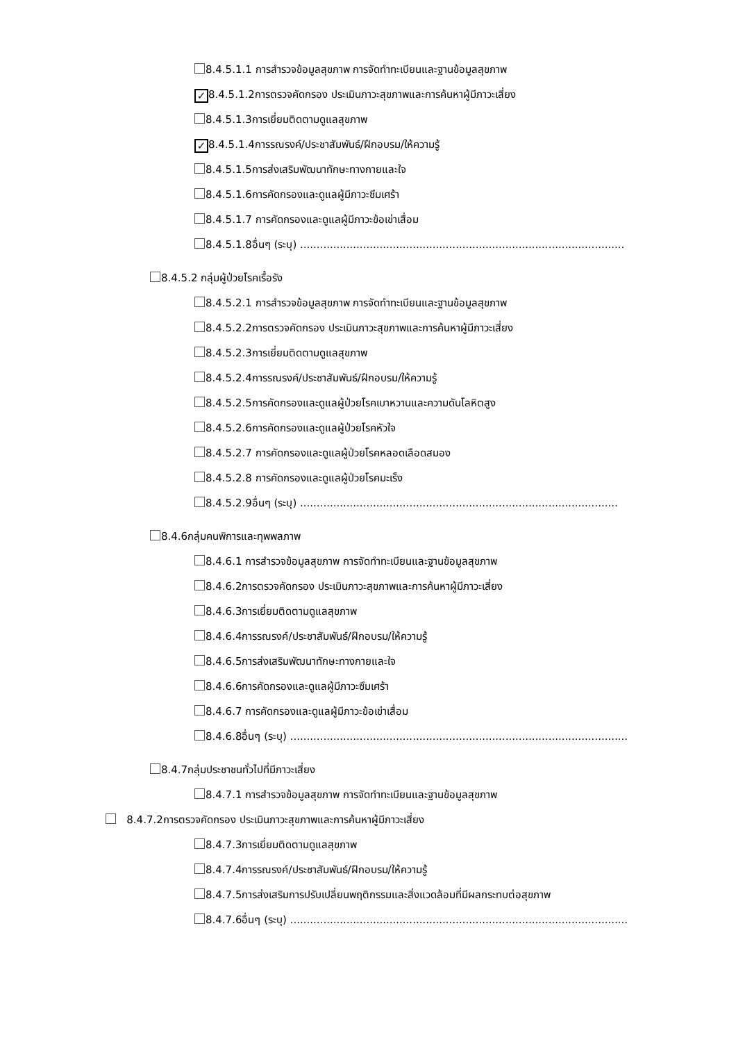8.4.5.1.1 การสำรวจข้อมูลสุขภาพ การจัดทำทะเบียนและฐานข้อมูลสุขภาพ
✓ 8.4.5.1.2การตรวจคัดกรอง ประเมินภาวะสุขภาพและการค้นหาผู้มีภาวะเสี่ยง
8.4.5.1.3การเยี่ยมติดตามดูแลสุขภาพ
✓ 8.4.5.1.4การรณรงค์/ประชาสัมพันธ์/ฝึกอบรม/ให้ความรู้
8.4.5.1.5การส่งเสริมพัฒนาทักษะทางกายและใจ
8.4.5.1.6การคัดกรองและดูแลผู้มีภาวะซึมเศร้า
8.4.5.1.7 การคัดกรองและดูแลผู้มีภาวะข้อเข่าเสื่อม
8.4.5.1.8อื่นๆ (ระบุ) ..................................................................................................
8.4.5.2 กลุ่มผู้ป่วยโรคเรื้อรัง
8.4.5.2.1 การสำรวจข้อมูลสุขภาพ การจัดทำทะเบียนและฐานข้อมูลสุขภาพ
8.4.5.2.2การตรวจคัดกรอง ประเมินภาวะสุขภาพและการค้นหาผู้มีภาวะเสี่ยง
8.4.5.2.3การเยี่ยมติดตามดูแลสุขภาพ
8.4.5.2.4การรณรงค์/ประชาสัมพันธ์/ฝึกอบรม/ให้ความรู้
8.4.5.2.5การคัดกรองและดูแลผู้ป่วยโรคเบาหวานและความดันโลหิตสูง
8.4.5.2.6การคัดกรองและดูแลผู้ป่วยโรคหัวใจ
8.4.5.2.7 การคัดกรองและดูแลผู้ป่วยโรคหลอดเลือดสมอง
8.4.5.2.8 การคัดกรองและดูแลผู้ป่วยโรคมะเร็ง
8.4.5.2.9อื่นๆ (ระบุ) ................................................................................................
8.4.6กลุ่มคนพิการและทุพพลภาพ
8.4.6.1 การสำรวจข้อมูลสุขภาพ การจัดทำทะเบียนและฐานข้อมูลสุขภาพ
8.4.6.2การตรวจคัดกรอง ประเมินภาวะสุขภาพและการค้นหาผู้มีภาวะเสี่ยง
8.4.6.3การเยี่ยมติดตามดูแลสุขภาพ
8.4.6.4การรณรงค์/ประชาสัมพันธ์/ฝึกอบรม/ให้ความรู้
8.4.6.5การส่งเสริมพัฒนาทักษะทางกายและใจ
8.4.6.6การคัดกรองและดูแลผู้มีภาวะซึมเศร้า
8.4.6.7 การคัดกรองและดูแลผู้มีภาวะข้อเข่าเสื่อม
8.4.6.8อื่นๆ (ระบุ) ......................................................................................................
8.4.7กลุ่มประชาชนทั่วไปที่มีภาวะเสี่ยง
8.4.7.1 การสำรวจข้อมูลสุขภาพ การจัดทำทะเบียนและฐานข้อมูลสุขภาพ
8.4.7.2การตรวจคัดกรอง ประเมินภาวะสุขภาพและการค้นหาผู้มีภาวะเสี่ยง
8.4.7.3การเยี่ยมติดตามดูแลสุขภาพ
8.4.7.4การรณรงค์/ประชาสัมพันธ์/ฝึกอบรม/ให้ความรู้
8.4.7.5การส่งเสริมการปรับเปลี่ยนพฤติกรรมและสิ่งแวดล้อมที่มีผลกระทบต่อสุขภาพ
8.4.7.6อื่นๆ (ระบุ) ......................................................................................................